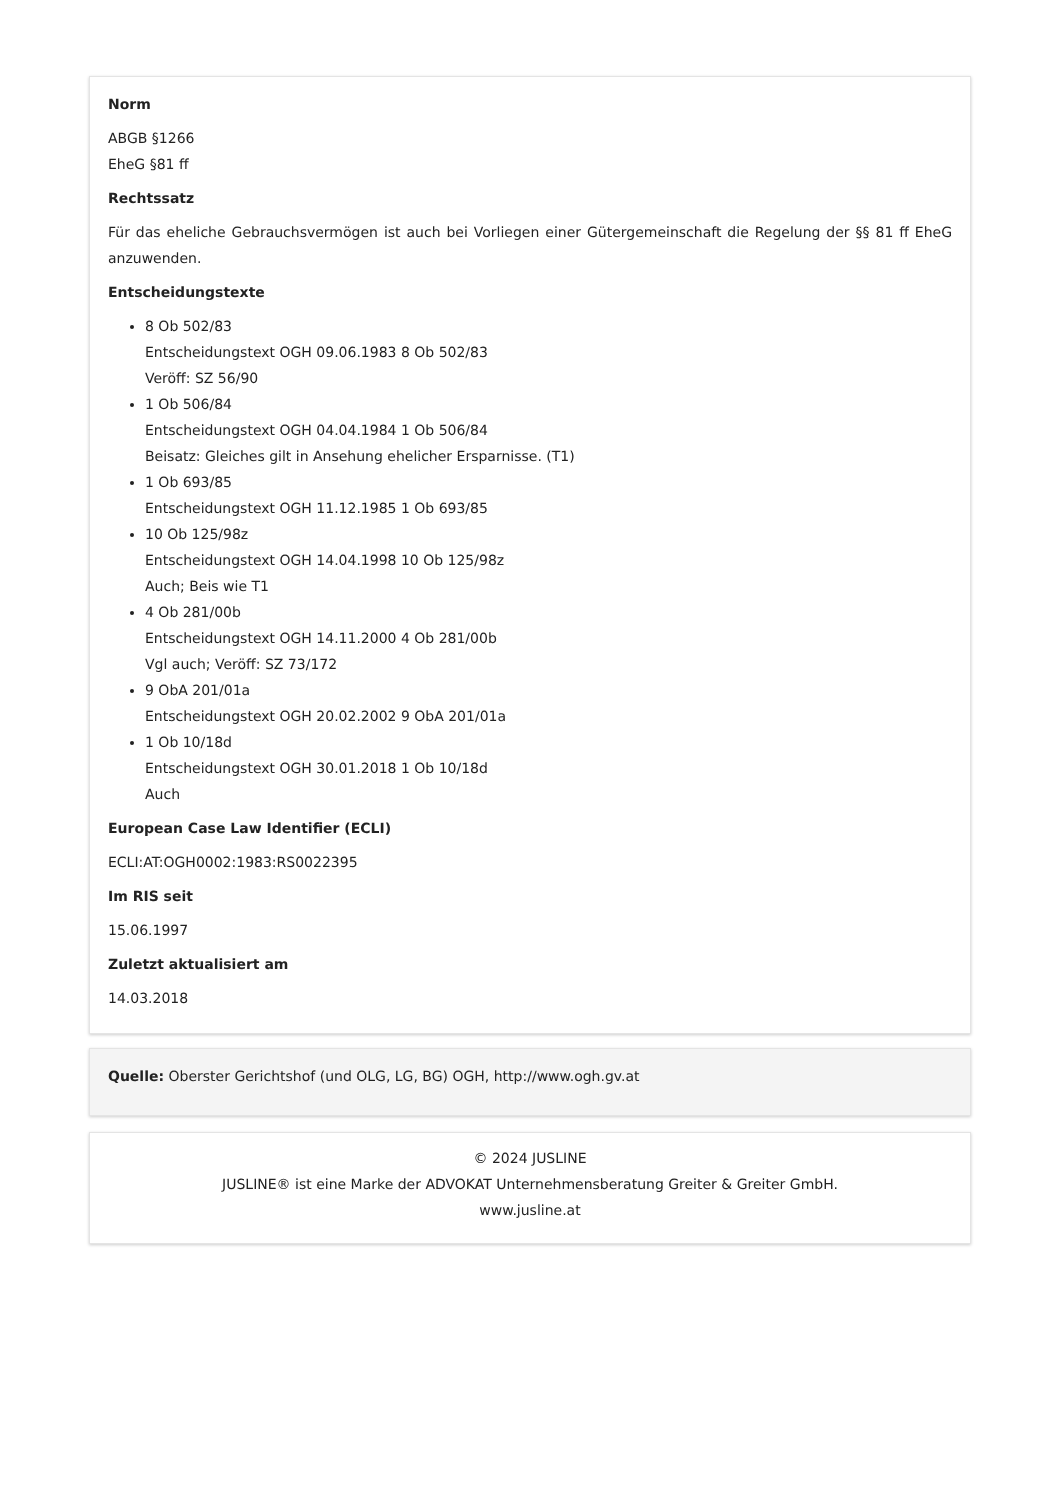Norm
ABGB §1266
EheG §81 ff
Rechtssatz
Für das eheliche Gebrauchsvermögen ist auch bei Vorliegen einer Gütergemeinschaft die Regelung der §§ 81 ff EheG anzuwenden.
Entscheidungstexte
8 Ob 502/83
Entscheidungstext OGH 09.06.1983 8 Ob 502/83
Veröff: SZ 56/90
1 Ob 506/84
Entscheidungstext OGH 04.04.1984 1 Ob 506/84
Beisatz: Gleiches gilt in Ansehung ehelicher Ersparnisse. (T1)
1 Ob 693/85
Entscheidungstext OGH 11.12.1985 1 Ob 693/85
10 Ob 125/98z
Entscheidungstext OGH 14.04.1998 10 Ob 125/98z
Auch; Beis wie T1
4 Ob 281/00b
Entscheidungstext OGH 14.11.2000 4 Ob 281/00b
Vgl auch; Veröff: SZ 73/172
9 ObA 201/01a
Entscheidungstext OGH 20.02.2002 9 ObA 201/01a
1 Ob 10/18d
Entscheidungstext OGH 30.01.2018 1 Ob 10/18d
Auch
European Case Law Identifier (ECLI)
ECLI:AT:OGH0002:1983:RS0022395
Im RIS seit
15.06.1997
Zuletzt aktualisiert am
14.03.2018
Quelle: Oberster Gerichtshof (und OLG, LG, BG) OGH, http://www.ogh.gv.at
© 2024 JUSLINE
JUSLINE® ist eine Marke der ADVOKAT Unternehmensberatung Greiter & Greiter GmbH.
www.jusline.at